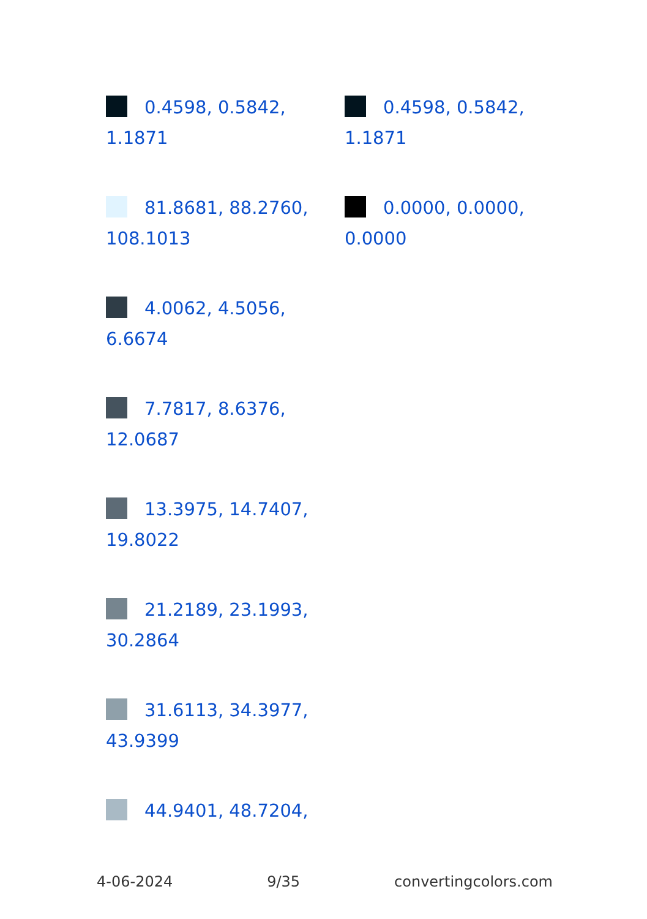0.4598, 0.5842, 1.1871
81.8681, 88.2760, 108.1013
4.0062, 4.5056, 6.6674
7.7817, 8.6376, 12.0687
13.3975, 14.7407, 19.8022
21.2189, 23.1993, 30.2864
31.6113, 34.3977, 43.9399
44.9401, 48.7204,
0.4598, 0.5842, 1.1871
0.0000, 0.0000, 0.0000
4-06-2024 9/35 convertingcolors.com